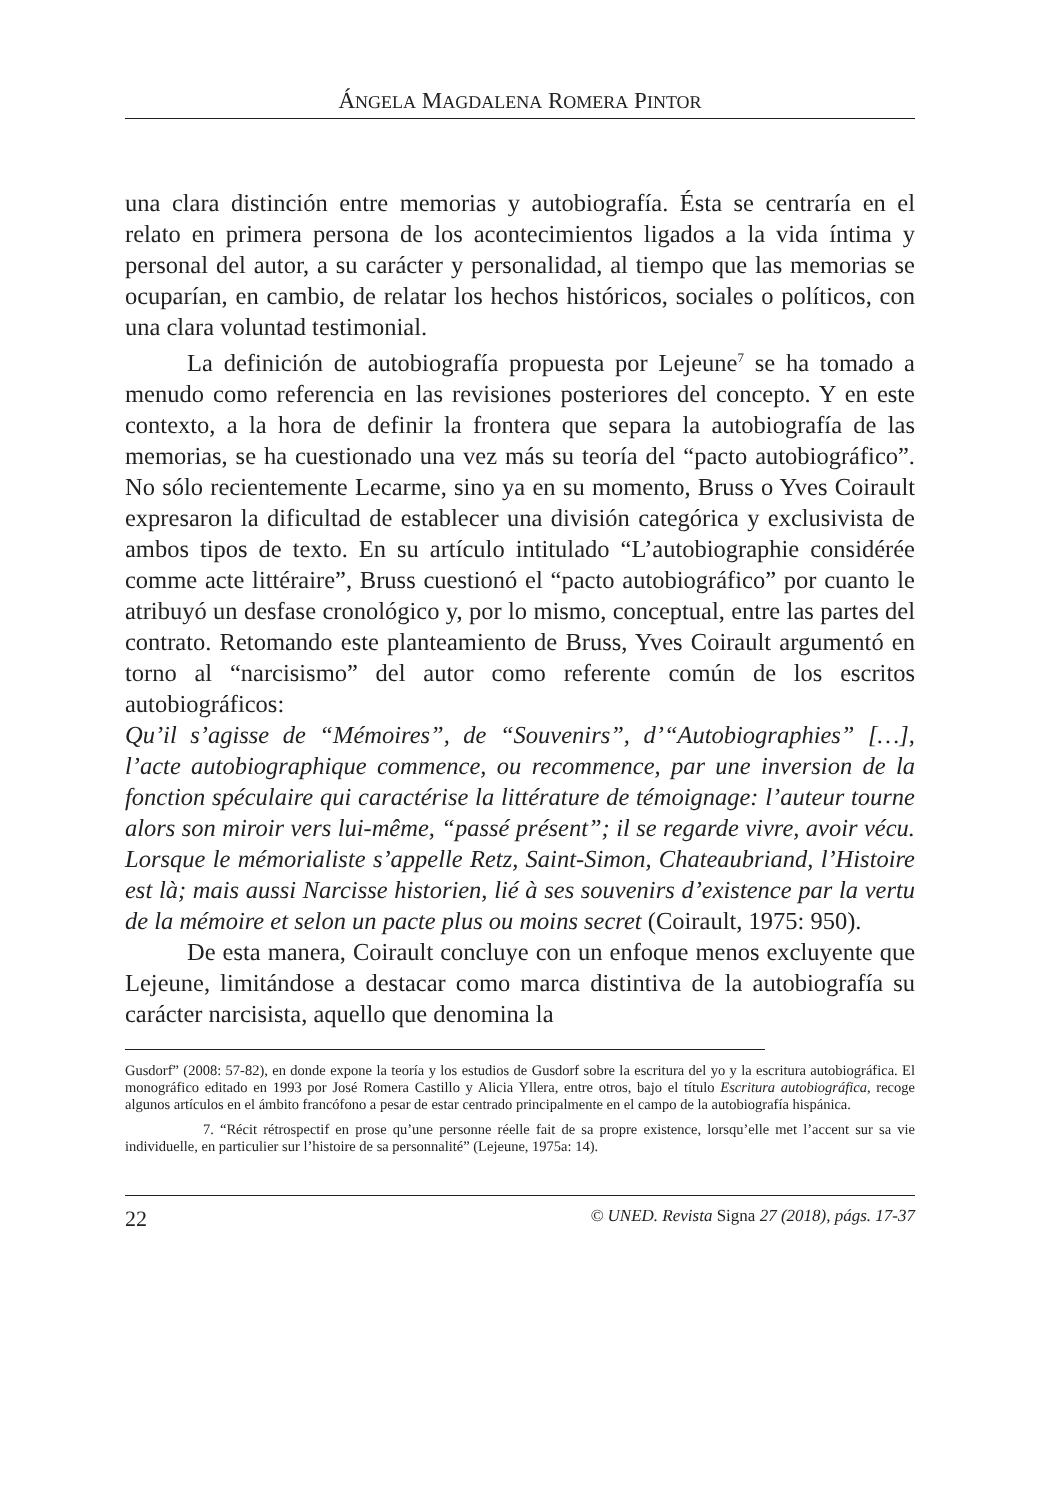ÁNGELA MAGDALENA ROMERA PINTOR
una clara distinción entre memorias y autobiografía. Ésta se centraría en el relato en primera persona de los acontecimientos ligados a la vida íntima y personal del autor, a su carácter y personalidad, al tiempo que las memorias se ocuparían, en cambio, de relatar los hechos históricos, sociales o políticos, con una clara voluntad testimonial.
La definición de autobiografía propuesta por Lejeune<sup>7</sup> se ha tomado a menudo como referencia en las revisiones posteriores del concepto. Y en este contexto, a la hora de definir la frontera que separa la autobiografía de las memorias, se ha cuestionado una vez más su teoría del “pacto autobiográfico”. No sólo recientemente Lecarme, sino ya en su momento, Bruss o Yves Coirault expresaron la dificultad de establecer una división categórica y exclusivista de ambos tipos de texto. En su artículo intitulado “L’autobiographie considérée comme acte littéraire”, Bruss cuestionó el “pacto autobiográfico” por cuanto le atribuyó un desfase cronológico y, por lo mismo, conceptual, entre las partes del contrato. Retomando este planteamiento de Bruss, Yves Coirault argumentó en torno al “narcisismo” del autor como referente común de los escritos autobiográficos:
Qu’il s’agisse de “Mémoires”, de “Souvenirs”, d’“Autobiographies” […], l’acte autobiographique commence, ou recommence, par une inversion de la fonction spéculaire qui caractérise la littérature de témoignage: l’auteur tourne alors son miroir vers lui-même, “passé présent”; il se regarde vivre, avoir vécu. Lorsque le mémorialiste s’appelle Retz, Saint-Simon, Chateaubriand, l’Histoire est là; mais aussi Narcisse historien, lié à ses souvenirs d’existence par la vertu de la mémoire et selon un pacte plus ou moins secret (Coirault, 1975: 950).
De esta manera, Coirault concluye con un enfoque menos excluyente que Lejeune, limitándose a destacar como marca distintiva de la autobiografía su carácter narcisista, aquello que denomina la
Gusdorf” (2008: 57-82), en donde expone la teoría y los estudios de Gusdorf sobre la escritura del yo y la escritura autobiográfica. El monográfico editado en 1993 por José Romera Castillo y Alicia Yllera, entre otros, bajo el título Escritura autobiográfica, recoge algunos artículos en el ámbito francófono a pesar de estar centrado principalmente en el campo de la autobiografía hispánica.
7. “Récit rétrospectif en prose qu’une personne réelle fait de sa propre existence, lorsqu’elle met l’accent sur sa vie individuelle, en particulier sur l’histoire de sa personnalité” (Lejeune, 1975a: 14).
22 © UNED. Revista Signa 27 (2018), págs. 17-37